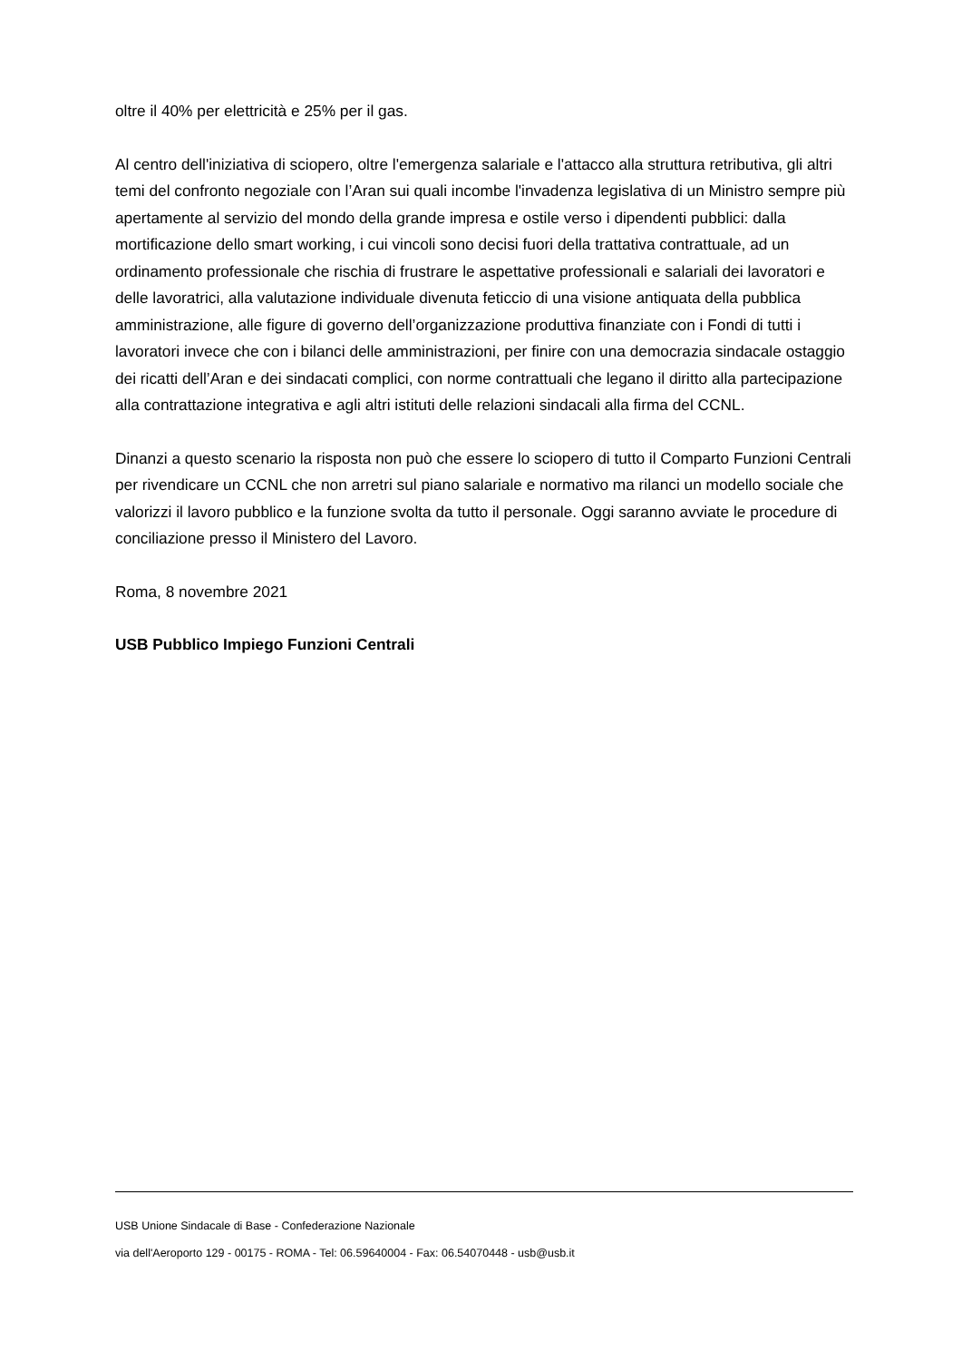oltre il 40% per elettricità e 25% per il gas.
Al centro dell'iniziativa di sciopero, oltre l'emergenza salariale e l'attacco alla struttura retributiva, gli altri temi del confronto negoziale con l’Aran sui quali incombe l'invadenza legislativa di un Ministro sempre più apertamente al servizio del mondo della grande impresa e ostile verso i dipendenti pubblici: dalla mortificazione dello smart working, i cui vincoli sono decisi fuori della trattativa contrattuale, ad un ordinamento professionale che rischia di frustrare le aspettative professionali e salariali dei lavoratori e delle lavoratrici, alla valutazione individuale divenuta feticcio di una visione antiquata della pubblica amministrazione, alle figure di governo dell’organizzazione produttiva finanziate con i Fondi di tutti i lavoratori invece che con i bilanci delle amministrazioni, per finire con una democrazia sindacale ostaggio dei ricatti dell’Aran e dei sindacati complici, con norme contrattuali che legano il diritto alla partecipazione alla contrattazione integrativa e agli altri istituti delle relazioni sindacali alla firma del CCNL.
Dinanzi a questo scenario la risposta non può che essere lo sciopero di tutto il Comparto Funzioni Centrali per rivendicare un CCNL che non arretri sul piano salariale e normativo ma rilanci un modello sociale che valorizzi il lavoro pubblico e la funzione svolta da tutto il personale. Oggi saranno avviate le procedure di conciliazione presso il Ministero del Lavoro.
Roma, 8 novembre 2021
USB Pubblico Impiego Funzioni Centrali
USB Unione Sindacale di Base - Confederazione Nazionale
via dell'Aeroporto 129 - 00175 - ROMA - Tel: 06.59640004 - Fax: 06.54070448 - usb@usb.it